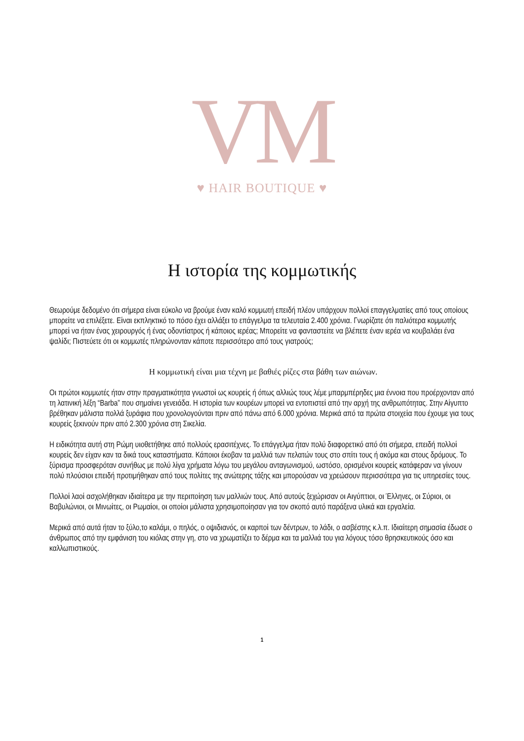VM
♥ HAIR BOUTIQUE ♥
Η ιστορία της κομμωτικής
Θεωρούμε δεδομένο ότι σήμερα είναι εύκολο να βρούμε έναν καλό κομμωτή επειδή πλέον υπάρχουν πολλοί επαγγελματίες από τους οποίους μπορείτε να επιλέξετε. Είναι εκπληκτικό το πόσο έχει αλλάξει το επάγγελμα τα τελευταία 2.400 χρόνια. Γνωρίζατε ότι παλιότερα κομμωτής μπορεί να ήταν ένας χειρουργός ή ένας οδοντίατρος ή κάποιος ιερέας; Μπορείτε να φανταστείτε να βλέπετε έναν ιερέα να κουβαλάει ένα ψαλίδι; Πιστεύετε ότι οι κομμωτές πληρώνονταν κάποτε περισσότερο από τους γιατρούς;
Η κομμωτική είναι μια τέχνη με βαθιές ρίζες στα βάθη των αιώνων.
Οι πρώτοι κομμωτές ήταν στην πραγματικότητα γνωστοί ως κουρείς ή όπως αλλιώς τους λέμε μπαρμπέρηδες μια έννοια που προέρχονταν από τη λατινική λέξη “Barba” που σημαίνει γενειάδα. Η ιστορία των κουρέων μπορεί να εντοπιστεί από την αρχή της ανθρωπότητας. Στην Αίγυπτο βρέθηκαν μάλιστα πολλά ξυράφια που χρονολογούνται πριν από πάνω από 6.000 χρόνια. Μερικά από τα πρώτα στοιχεία που έχουμε για τους κουρείς ξεκινούν πριν από 2.300 χρόνια στη Σικελία.
Η ειδικότητα αυτή στη Ρώμη υιοθετήθηκε από πολλούς ερασιτέχνες. Το επάγγελμα ήταν πολύ διαφορετικό από ότι σήμερα, επειδή πολλοί κουρείς δεν είχαν καν τα δικά τους καταστήματα. Κάποιοι έκοβαν τα μαλλιά των πελατών τους στο σπίτι τους ή ακόμα και στους δρόμους. Το ξύρισμα προσφερόταν συνήθως με πολύ λίγα χρήματα λόγω του μεγάλου ανταγωνισμού, ωστόσο, ορισμένοι κουρείς κατάφεραν να γίνουν πολύ πλούσιοι επειδή προτιμήθηκαν από τους πολίτες της ανώτερης τάξης και μπορούσαν να χρεώσουν περισσότερα για τις υπηρεσίες τους.
Πολλοί λαοί ασχολήθηκαν ιδιαίτερα με την περιποίηση των μαλλιών τους. Από αυτούς ξεχώρισαν οι Αιγύπτιοι, οι Έλληνες, οι Σύριοι, οι Βαβυλώνιοι, οι Μινωίτες, οι Ρωμαίοι, οι οποίοι μάλιστα χρησιμοποίησαν για τον σκοπό αυτό παράξενα υλικά και εργαλεία.
Μερικά από αυτά ήταν το ξύλο,το καλάμι, ο πηλός, ο οψιδιανός, οι καρποί των δέντρων, το λάδι, ο ασβέστης κ.λ.π. Ιδιαίτερη σημασία έδωσε ο άνθρωπος από την εμφάνιση του κιόλας στην γη, στο να χρωματίζει το δέρμα και τα μαλλιά του για λόγους τόσο θρησκευτικούς όσο και καλλωπιστικούς.
1